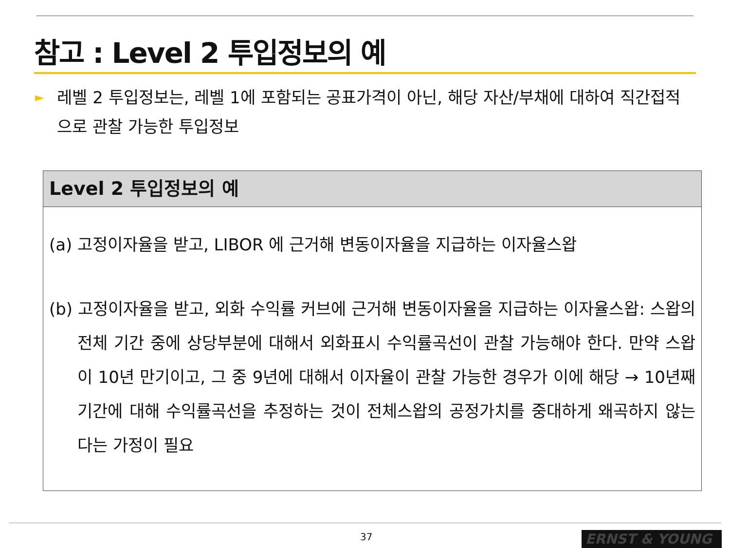참고 : Level 2 투입정보의 예
► 레벨 2 투입정보는, 레벨 1에 포함되는 공표가격이 아닌, 해당 자산/부채에 대하여 직간접적으로 관찰 가능한 투입정보
Level 2 투입정보의 예
(a) 고정이자율을 받고, LIBOR 에 근거해 변동이자율을 지급하는 이자율스왑
(b) 고정이자율을 받고, 외화 수익률 커브에 근거해 변동이자율을 지급하는 이자율스왑: 스왑의 전체 기간 중에 상당부분에 대해서 외화표시 수익률곡선이 관찰 가능해야 한다. 만약 스왑이 10년 만기이고, 그 중 9년에 대해서 이자율이 관찰 가능한 경우가 이에 해당 → 10년째 기간에 대해 수익률곡선을 추정하는 것이 전체스왑의 공정가치를 중대하게 왜곡하지 않는다는 가정이 필요
37 ERNST & YOUNG